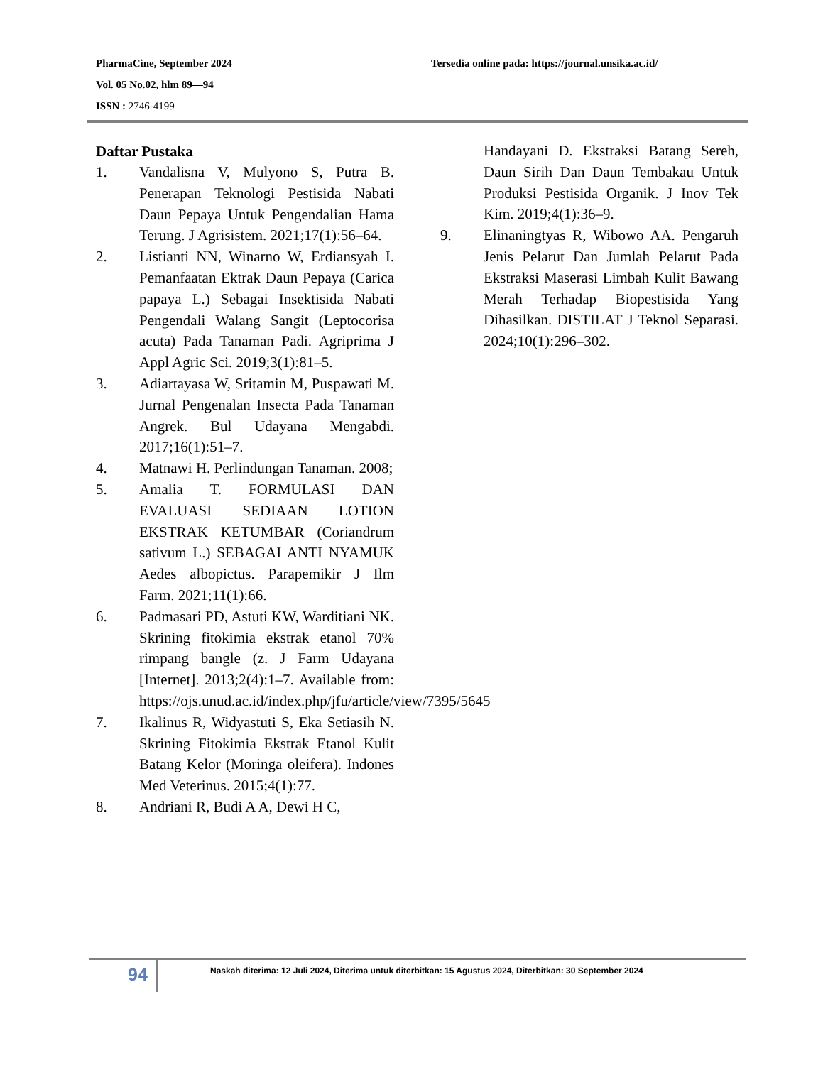PharmaCine, September 2024 Tersedia online pada: https://journal.unsika.ac.id/
Vol. 05 No.02, hlm 89—94
ISSN : 2746-4199
Daftar Pustaka
1. Vandalisna V, Mulyono S, Putra B. Penerapan Teknologi Pestisida Nabati Daun Pepaya Untuk Pengendalian Hama Terung. J Agrisistem. 2021;17(1):56–64.
2. Listianti NN, Winarno W, Erdiansyah I. Pemanfaatan Ektrak Daun Pepaya (Carica papaya L.) Sebagai Insektisida Nabati Pengendali Walang Sangit (Leptocorisa acuta) Pada Tanaman Padi. Agriprima J Appl Agric Sci. 2019;3(1):81–5.
3. Adiartayasa W, Sritamin M, Puspawati M. Jurnal Pengenalan Insecta Pada Tanaman Angrek. Bul Udayana Mengabdi. 2017;16(1):51–7.
4. Matnawi H. Perlindungan Tanaman. 2008;
5. Amalia T. FORMULASI DAN EVALUASI SEDIAAN LOTION EKSTRAK KETUMBAR (Coriandrum sativum L.) SEBAGAI ANTI NYAMUK Aedes albopictus. Parapemikir J Ilm Farm. 2021;11(1):66.
6. Padmasari PD, Astuti KW, Warditiani NK. Skrining fitokimia ekstrak etanol 70% rimpang bangle (z. J Farm Udayana [Internet]. 2013;2(4):1–7. Available from: https://ojs.unud.ac.id/index.php/jfu/article/view/7395/5645
7. Ikalinus R, Widyastuti S, Eka Setiasih N. Skrining Fitokimia Ekstrak Etanol Kulit Batang Kelor (Moringa oleifera). Indones Med Veterinus. 2015;4(1):77.
8. Andriani R, Budi A A, Dewi H C,
Handayani D. Ekstraksi Batang Sereh, Daun Sirih Dan Daun Tembakau Untuk Produksi Pestisida Organik. J Inov Tek Kim. 2019;4(1):36–9.
9. Elinaningtyas R, Wibowo AA. Pengaruh Jenis Pelarut Dan Jumlah Pelarut Pada Ekstraksi Maserasi Limbah Kulit Bawang Merah Terhadap Biopestisida Yang Dihasilkan. DISTILAT J Teknol Separasi. 2024;10(1):296–302.
94
Naskah diterima: 12 Juli 2024, Diterima untuk diterbitkan: 15 Agustus 2024, Diterbitkan: 30 September 2024